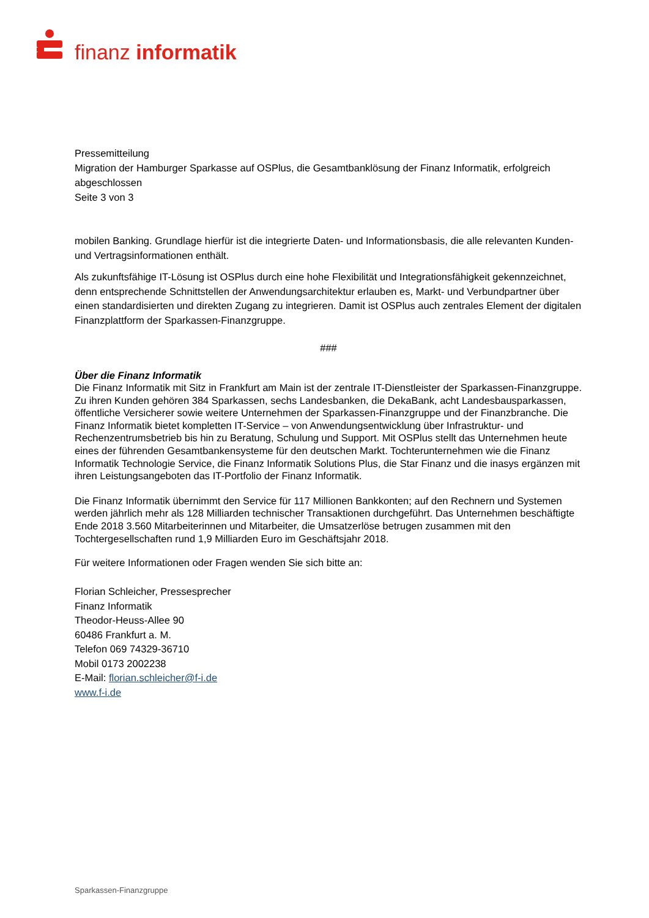finanz informatik
Pressemitteilung
Migration der Hamburger Sparkasse auf OSPlus, die Gesamtbanklösung der Finanz Informatik, erfolgreich abgeschlossen
Seite 3 von 3
mobilen Banking. Grundlage hierfür ist die integrierte Daten- und Informationsbasis, die alle relevanten Kunden- und Vertragsinformationen enthält.
Als zukunftsfähige IT-Lösung ist OSPlus durch eine hohe Flexibilität und Integrationsfähigkeit gekennzeichnet, denn entsprechende Schnittstellen der Anwendungsarchitektur erlauben es, Markt- und Verbundpartner über einen standardisierten und direkten Zugang zu integrieren. Damit ist OSPlus auch zentrales Element der digitalen Finanzplattform der Sparkassen-Finanzgruppe.
###
Über die Finanz Informatik
Die Finanz Informatik mit Sitz in Frankfurt am Main ist der zentrale IT-Dienstleister der Sparkassen-Finanzgruppe. Zu ihren Kunden gehören 384 Sparkassen, sechs Landesbanken, die DekaBank, acht Landesbausparkassen, öffentliche Versicherer sowie weitere Unternehmen der Sparkassen-Finanzgruppe und der Finanzbranche. Die Finanz Informatik bietet kompletten IT-Service – von Anwendungsentwicklung über Infrastruktur- und Rechenzentrumsbetrieb bis hin zu Beratung, Schulung und Support. Mit OSPlus stellt das Unternehmen heute eines der führenden Gesamtbankensysteme für den deutschen Markt. Tochterunternehmen wie die Finanz Informatik Technologie Service, die Finanz Informatik Solutions Plus, die Star Finanz und die inasys ergänzen mit ihren Leistungsangeboten das IT-Portfolio der Finanz Informatik.
Die Finanz Informatik übernimmt den Service für 117 Millionen Bankkonten; auf den Rechnern und Systemen werden jährlich mehr als 128 Milliarden technischer Transaktionen durchgeführt. Das Unternehmen beschäftigte Ende 2018 3.560 Mitarbeiterinnen und Mitarbeiter, die Umsatzerlöse betrugen zusammen mit den Tochtergesellschaften rund 1,9 Milliarden Euro im Geschäftsjahr 2018.
Für weitere Informationen oder Fragen wenden Sie sich bitte an:
Florian Schleicher, Pressesprecher
Finanz Informatik
Theodor-Heuss-Allee 90
60486 Frankfurt a. M.
Telefon 069 74329-36710
Mobil 0173 2002238
E-Mail: florian.schleicher@f-i.de
www.f-i.de
Sparkassen-Finanzgruppe